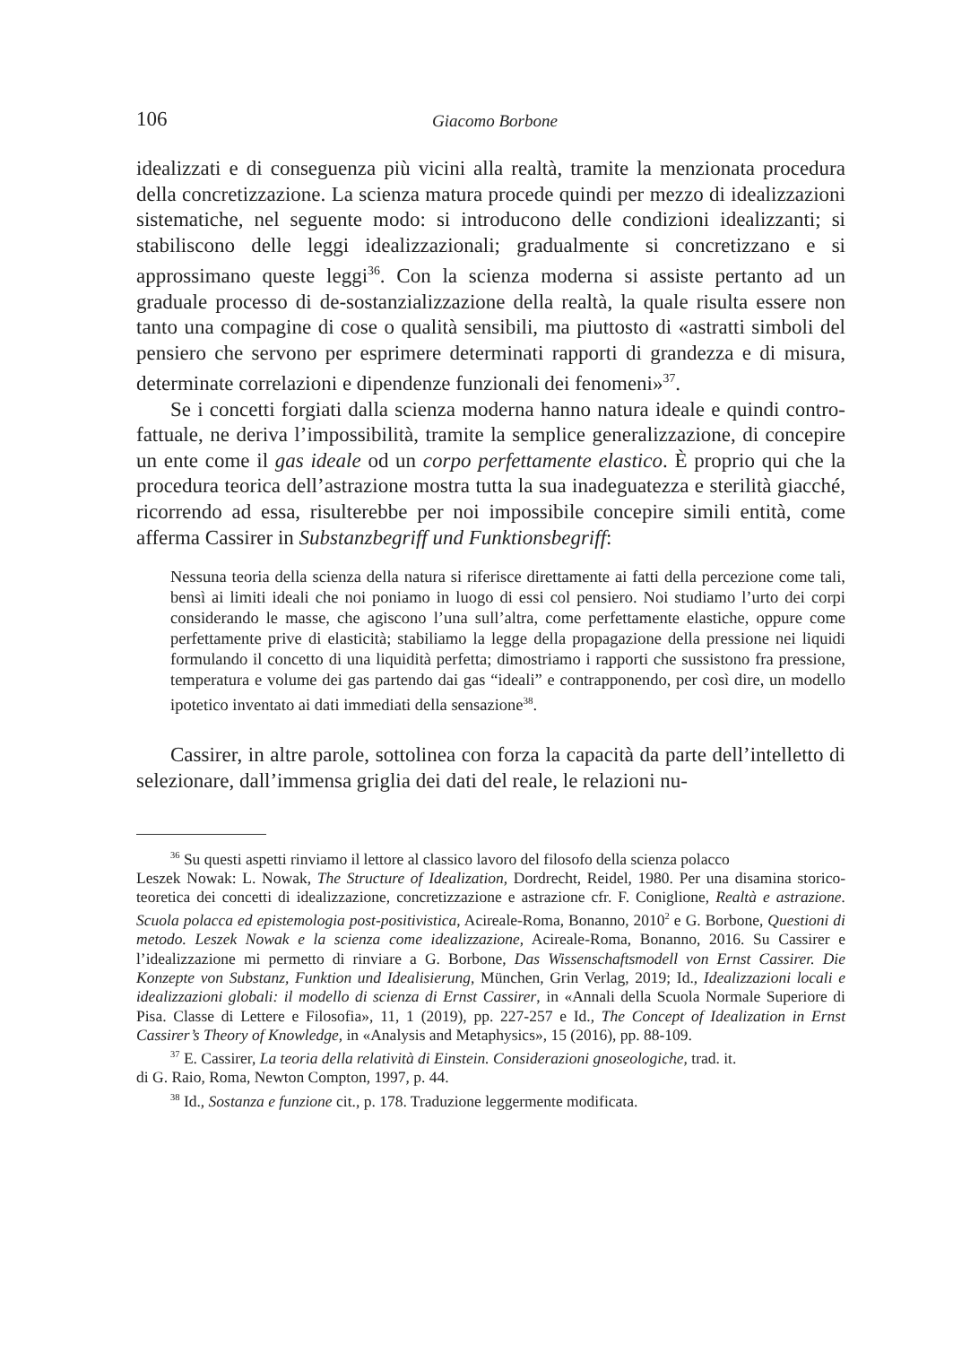106 Giacomo Borbone
idealizzati e di conseguenza più vicini alla realtà, tramite la menzionata procedura della concretizzazione. La scienza matura procede quindi per mezzo di idealizzazioni sistematiche, nel seguente modo: si introducono delle condizioni idealizzanti; si stabiliscono delle leggi idealizzazionali; gradualmente si concretizzano e si approssimano queste leggi<sup>36</sup>. Con la scienza moderna si assiste pertanto ad un graduale processo di de-sostanzializzazione della realtà, la quale risulta essere non tanto una compagine di cose o qualità sensibili, ma piuttosto di «astratti simboli del pensiero che servono per esprimere determinati rapporti di grandezza e di misura, determinate correlazioni e dipendenze funzionali dei fenomeni»<sup>37</sup>.
Se i concetti forgiati dalla scienza moderna hanno natura ideale e quindi contro-fattuale, ne deriva l’impossibilità, tramite la semplice generalizzazione, di concepire un ente come il gas ideale od un corpo perfettamente elastico. È proprio qui che la procedura teorica dell’astrazione mostra tutta la sua inadeguatezza e sterilità giacché, ricorrendo ad essa, risulterebbe per noi impossibile concepire simili entità, come afferma Cassirer in Substanzbegriff und Funktionsbegriff:
Nessuna teoria della scienza della natura si riferisce direttamente ai fatti della percezione come tali, bensì ai limiti ideali che noi poniamo in luogo di essi col pensiero. Noi studiamo l’urto dei corpi considerando le masse, che agiscono l’una sull’altra, come perfettamente elastiche, oppure come perfettamente prive di elasticità; stabiliamo la legge della propagazione della pressione nei liquidi formulando il concetto di una liquidità perfetta; dimostriamo i rapporti che sussistono fra pressione, temperatura e volume dei gas partendo dai gas “ideali” e contrapponendo, per così dire, un modello ipotetico inventato ai dati immediati della sensazione<sup>38</sup>.
Cassirer, in altre parole, sottolinea con forza la capacità da parte dell’intelletto di selezionare, dall’immensa griglia dei dati del reale, le relazioni nu-
<sup>36</sup> Su questi aspetti rinviamo il lettore al classico lavoro del filosofo della scienza polacco
Leszek Nowak: L. Nowak, The Structure of Idealization, Dordrecht, Reidel, 1980. Per una disamina storico-teoretica dei concetti di idealizzazione, concretizzazione e astrazione cfr. F. Coniglione, Realtà e astrazione. Scuola polacca ed epistemologia post-positivistica, Acireale-Roma, Bonanno, 2010<sup>2</sup> e G. Borbone, Questioni di metodo. Leszek Nowak e la scienza come idealizzazione, Acireale-Roma, Bonanno, 2016. Su Cassirer e l’idealizzazione mi permetto di rinviare a G. Borbone, Das Wissenschaftsmodell von Ernst Cassirer. Die Konzepte von Substanz, Funktion und Idealisierung, München, Grin Verlag, 2019; Id., Idealizzazioni locali e idealizzazioni globali: il modello di scienza di Ernst Cassirer, in «Annali della Scuola Normale Superiore di Pisa. Classe di Lettere e Filosofia», 11, 1 (2019), pp. 227-257 e Id., The Concept of Idealization in Ernst Cassirer’s Theory of Knowledge, in «Analysis and Metaphysics», 15 (2016), pp. 88-109.
<sup>37</sup> E. Cassirer, La teoria della relatività di Einstein. Considerazioni gnoseologiche, trad. it.
di G. Raio, Roma, Newton Compton, 1997, p. 44.
<sup>38</sup> Id., Sostanza e funzione cit., p. 178. Traduzione leggermente modificata.